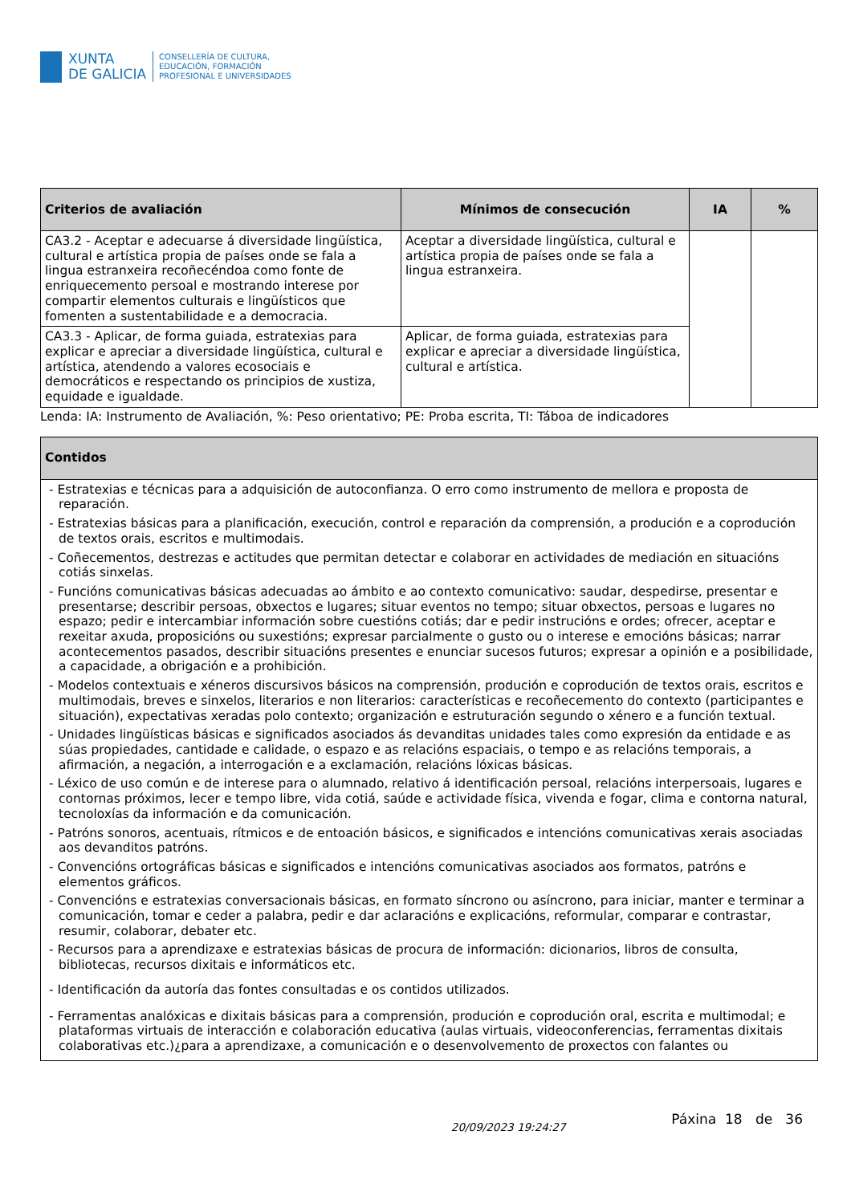XUNTA
DE GALICIA
CONSELLERÍA DE CULTURA,
EDUCACIÓN, FORMACIÓN
PROFESIONAL E UNIVERSIDADES
| Criterios de avaliación | Mínimos de consecución | IA | % |
| --- | --- | --- | --- |
| CA3.2 - Aceptar e adecuarse á diversidade lingüística, cultural e artística propia de países onde se fala a lingua estranxeira recoñecéndoa como fonte de enriquecemento persoal e mostrando interese por compartir elementos culturais e lingüísticos que fomenten a sustentabilidade e a democracia. | Aceptar a diversidade lingüística, cultural e artística propia de países onde se fala a lingua estranxeira. | | |
| CA3.3 - Aplicar, de forma guiada, estratexias para explicar e apreciar a diversidade lingüística, cultural e artística, atendendo a valores ecosociais e democráticos e respectando os principios de xustiza, equidade e igualdade. | Aplicar, de forma guiada, estratexias para explicar e apreciar a diversidade lingüística, cultural e artística. | | |
Lenda: IA: Instrumento de Avaliación, %: Peso orientativo; PE: Proba escrita, TI: Táboa de indicadores
| Contidos |
| --- |
| - Estratexias e técnicas para a adquisición de autoconfianza. O erro como instrumento de mellora e proposta de reparación. - Estratexias básicas para a planificación, execución, control e reparación da comprensión, a produción e a coprodución de textos orais, escritos e multimodais. - Coñecementos, destrezas e actitudes que permitan detectar e colaborar en actividades de mediación en situacións cotiás sinxelas. - Funcións comunicativas básicas adecuadas ao ámbito e ao contexto comunicativo: saudar, despedirse, presentar e presentarse; describir persoas, obxectos e lugares; situar eventos no tempo; situar obxectos, persoas e lugares no espazo; pedir e intercambiar información sobre cuestións cotiás; dar e pedir instrucións e ordes; ofrecer, aceptar e rexeitar axuda, proposicións ou suxestións; expresar parcialmente o gusto ou o interese e emocións básicas; narrar acontecementos pasados, describir situacións presentes e enunciar sucesos futuros; expresar a opinión e a posibilidade, a capacidade, a obrigación e a prohibición. - Modelos contextuais e xéneros discursivos básicos na comprensión, produción e coprodución de textos orais, escritos e multimodais, breves e sinxelos, literarios e non literarios: características e recoñecemento do contexto (participantes e situación), expectativas xeradas polo contexto; organización e estruturación segundo o xénero e a función textual. - Unidades lingüísticas básicas e significados asociados ás devanditas unidades tales como expresión da entidade e as súas propiedades, cantidade e calidade, o espazo e as relacións espaciais, o tempo e as relacións temporais, a afirmación, a negación, a interrogación e a exclamación, relacións lóxicas básicas. - Léxico de uso común e de interese para o alumnado, relativo á identificación persoal, relacións interpersoais, lugares e contornas próximos, lecer e tempo libre, vida cotiá, saúde e actividade física, vivenda e fogar, clima e contorna natural, tecnoloxías da información e da comunicación. - Patróns sonoros, acentuais, rítmicos e de entoación básicos, e significados e intencións comunicativas xerais asociadas aos devanditos patróns. - Convencións ortográficas básicas e significados e intencións comunicativas asociados aos formatos, patróns e elementos gráficos. - Convencións e estratexias conversacionais básicas, en formato síncrono ou asíncrono, para iniciar, manter e terminar a comunicación, tomar e ceder a palabra, pedir e dar aclaracións e explicacións, reformular, comparar e contrastar, resumir, colaborar, debater etc. - Recursos para a aprendizaxe e estratexias básicas de procura de información: dicionarios, libros de consulta, bibliotecas, recursos dixitais e informáticos etc. - Identificación da autoría das fontes consultadas e os contidos utilizados. - Ferramentas analóxicas e dixitais básicas para a comprensión, produción e coprodución oral, escrita e multimodal; e plataformas virtuais de interacción e colaboración educativa (aulas virtuais, videoconferencias, ferramentas dixitais colaborativas etc.)¿para a aprendizaxe, a comunicación e o desenvolvemento de proxectos con falantes ou |
20/09/2023 19:24:27 Páxina 18 de 36